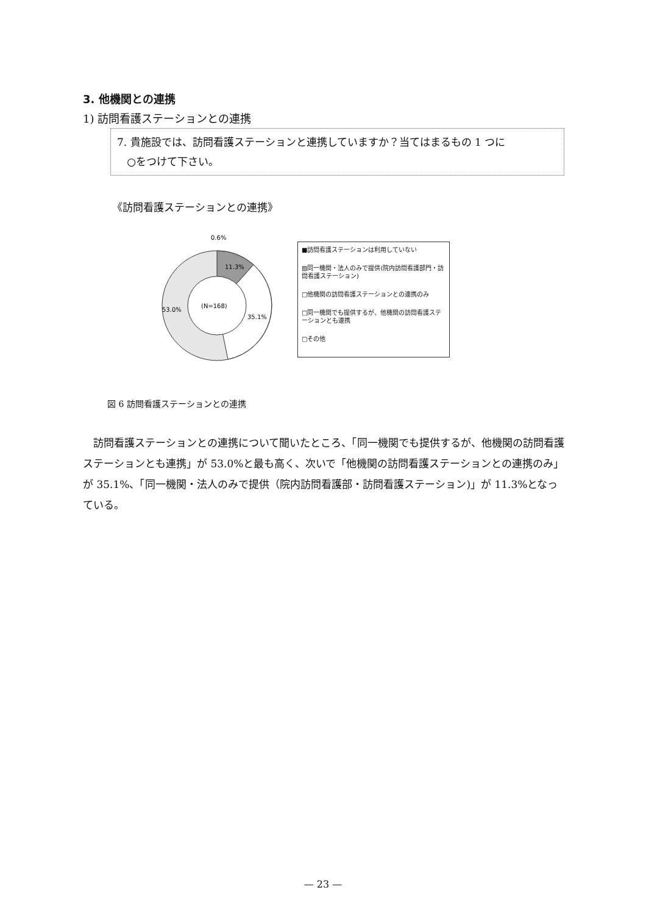3. 他機関との連携
1) 訪問看護ステーションとの連携
7. 貴施設では、訪問看護ステーションと連携していますか？当てはまるもの 1 つに
○をつけて下さい。
《訪問看護ステーションとの連携》
0.6%
11.3%
(N=168)
35.1%
53.0%
■訪問看護ステーションは利用していない
▨同一機関・法人のみで提供(院内訪問看護部門・訪問看護ステーション)
□他機関の訪問看護ステーションとの連携のみ
□同一機関でも提供するが、他機関の訪問看護ステーションとも連携
□その他
図 6 訪問看護ステーションとの連携
訪問看護ステーションとの連携について聞いたところ、「同一機関でも提供するが、他機関の訪問看護ステーションとも連携」が 53.0%と最も高く、次いで「他機関の訪問看護ステーションとの連携のみ」が 35.1%、「同一機関・法人のみで提供（院内訪問看護部・訪問看護ステーション)」が 11.3%となっている。
— 23 —